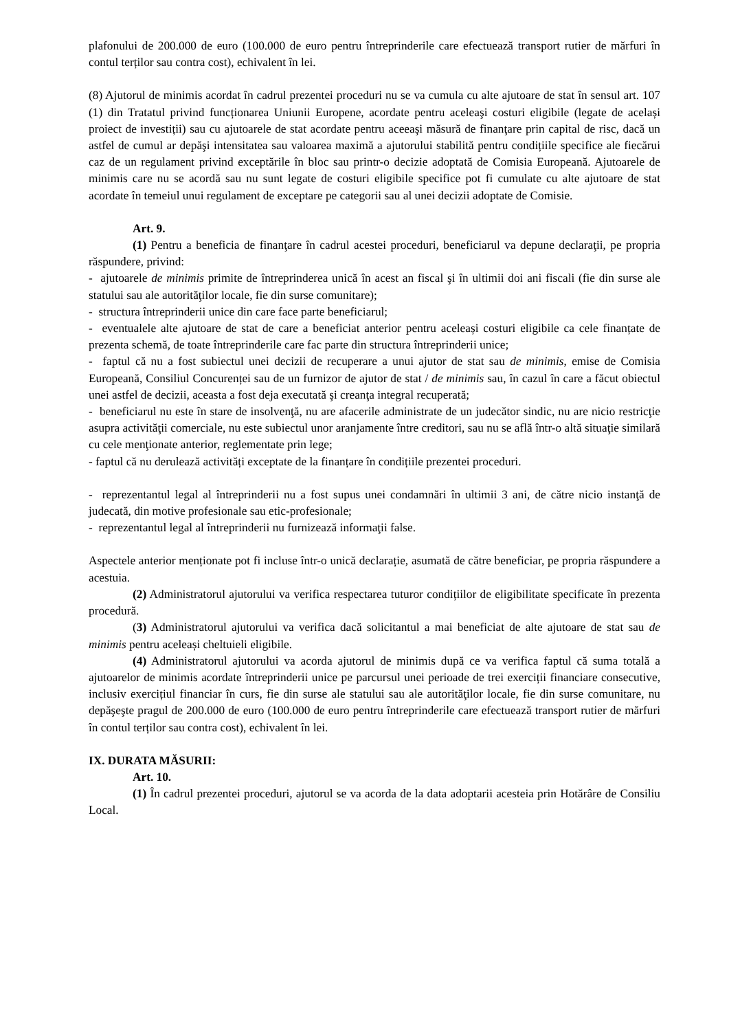plafonului de 200.000 de euro (100.000 de euro pentru întreprinderile care efectuează transport rutier de mărfuri în contul terților sau contra cost), echivalent în lei.
(8) Ajutorul de minimis acordat în cadrul prezentei proceduri nu se va cumula cu alte ajutoare de stat în sensul art. 107 (1) din Tratatul privind funcționarea Uniunii Europene, acordate pentru aceleaşi costuri eligibile (legate de același proiect de investiții) sau cu ajutoarele de stat acordate pentru aceeaşi măsură de finanţare prin capital de risc, dacă un astfel de cumul ar depăşi intensitatea sau valoarea maximă a ajutorului stabilită pentru condițiile specifice ale fiecărui caz de un regulament privind exceptările în bloc sau printr-o decizie adoptată de Comisia Europeană. Ajutoarele de minimis care nu se acordă sau nu sunt legate de costuri eligibile specifice pot fi cumulate cu alte ajutoare de stat acordate în temeiul unui regulament de exceptare pe categorii sau al unei decizii adoptate de Comisie.
Art. 9.
(1) Pentru a beneficia de finanţare în cadrul acestei proceduri, beneficiarul va depune declaraţii, pe propria răspundere, privind:
- ajutoarele de minimis primite de întreprinderea unică în acest an fiscal şi în ultimii doi ani fiscali (fie din surse ale statului sau ale autorităţilor locale, fie din surse comunitare);
- structura întreprinderii unice din care face parte beneficiarul;
- eventualele alte ajutoare de stat de care a beneficiat anterior pentru aceleași costuri eligibile ca cele finanțate de prezenta schemă, de toate întreprinderile care fac parte din structura întreprinderii unice;
- faptul că nu a fost subiectul unei decizii de recuperare a unui ajutor de stat sau de minimis, emise de Comisia Europeană, Consiliul Concurenței sau de un furnizor de ajutor de stat / de minimis sau, în cazul în care a făcut obiectul unei astfel de decizii, aceasta a fost deja executată şi creanţa integral recuperată;
- beneficiarul nu este în stare de insolvenţă, nu are afacerile administrate de un judecător sindic, nu are nicio restricţie asupra activităţii comerciale, nu este subiectul unor aranjamente între creditori, sau nu se află într-o altă situaţie similară cu cele menţionate anterior, reglementate prin lege;
- faptul că nu derulează activități exceptate de la finanțare în condițiile prezentei proceduri.
- reprezentantul legal al întreprinderii nu a fost supus unei condamnări în ultimii 3 ani, de către nicio instanţă de judecată, din motive profesionale sau etic-profesionale;
- reprezentantul legal al întreprinderii nu furnizează informaţii false.
Aspectele anterior menționate pot fi incluse într-o unică declarație, asumată de către beneficiar, pe propria răspundere a acestuia.
(2) Administratorul ajutorului va verifica respectarea tuturor condițiilor de eligibilitate specificate în prezenta procedură.
(3) Administratorul ajutorului va verifica dacă solicitantul a mai beneficiat de alte ajutoare de stat sau de minimis pentru aceleași cheltuieli eligibile.
(4) Administratorul ajutorului va acorda ajutorul de minimis după ce va verifica faptul că suma totală a ajutoarelor de minimis acordate întreprinderii unice pe parcursul unei perioade de trei exerciții financiare consecutive, inclusiv exercițiul financiar în curs, fie din surse ale statului sau ale autorităţilor locale, fie din surse comunitare, nu depăşeşte pragul de 200.000 de euro (100.000 de euro pentru întreprinderile care efectuează transport rutier de mărfuri în contul terților sau contra cost), echivalent în lei.
IX. DURATA MĂSURII:
Art. 10.
(1) În cadrul prezentei proceduri, ajutorul se va acorda de la data adoptarii acesteia prin Hotărâre de Consiliu Local.